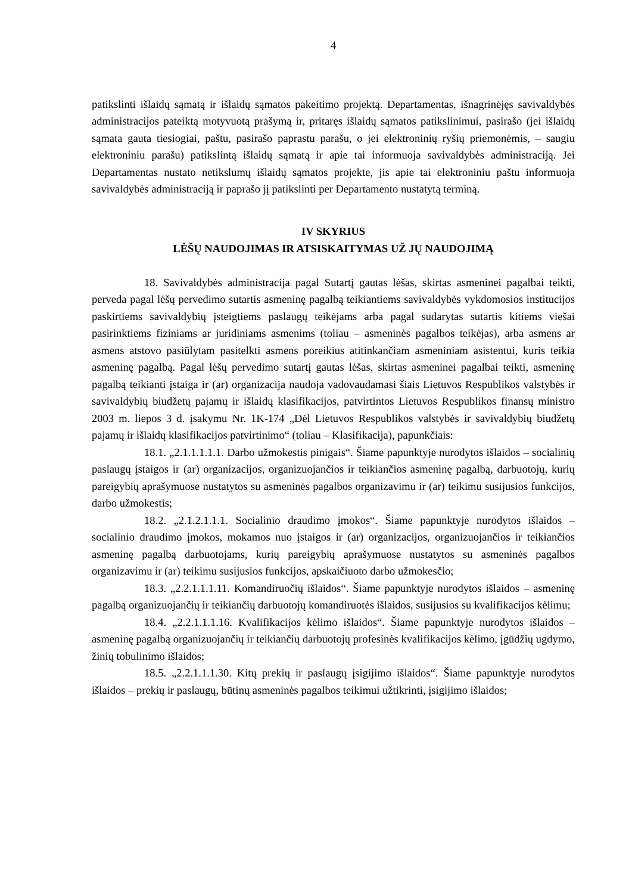4
patikslinti išlaidų sąmatą ir išlaidų sąmatos pakeitimo projektą. Departamentas, išnagrinėjęs savivaldybės administracijos pateiktą motyvuotą prašymą ir, pritaręs išlaidų sąmatos patikslinimui, pasirašo (jei išlaidų sąmata gauta tiesiogiai, paštu, pasirašo paprastu parašu, o jei elektroninių ryšių priemonėmis, – saugiu elektroniniu parašu) patikslintą išlaidų sąmatą ir apie tai informuoja savivaldybės administraciją. Jei Departamentas nustato netikslumų išlaidų sąmatos projekte, jis apie tai elektroniniu paštu informuoja savivaldybės administraciją ir paprašo jį patikslinti per Departamento nustatytą terminą.
IV SKYRIUS
LĖŠŲ NAUDOJIMAS IR ATSISKAITYMAS UŽ JŲ NAUDOJIMĄ
18. Savivaldybės administracija pagal Sutartį gautas lėšas, skirtas asmeninei pagalbai teikti, perveda pagal lėšų pervedimo sutartis asmeninę pagalbą teikiantiems savivaldybės vykdomosios institucijos paskirtiems savivaldybių įsteigtiems paslaugų teikėjams arba pagal sudarytas sutartis kitiems viešai pasirinktiems fiziniams ar juridiniams asmenims (toliau – asmeninės pagalbos teikėjas), arba asmens ar asmens atstovo pasiūlytam pasitelkti asmens poreikius atitinkančiam asmeniniam asistentui, kuris teikia asmeninę pagalbą. Pagal lėšų pervedimo sutartį gautas lėšas, skirtas asmeninei pagalbai teikti, asmeninę pagalbą teikianti įstaiga ir (ar) organizacija naudoja vadovaudamasi šiais Lietuvos Respublikos valstybės ir savivaldybių biudžetų pajamų ir išlaidų klasifikacijos, patvirtintos Lietuvos Respublikos finansų ministro 2003 m. liepos 3 d. įsakymu Nr. 1K-174 „Dėl Lietuvos Respublikos valstybės ir savivaldybių biudžetų pajamų ir išlaidų klasifikacijos patvirtinimo“ (toliau – Klasifikacija), papunkčiais:
18.1. „2.1.1.1.1.1. Darbo užmokestis pinigais“. Šiame papunktyje nurodytos išlaidos – socialinių paslaugų įstaigos ir (ar) organizacijos, organizuojančios ir teikiančios asmeninę pagalbą, darbuotojų, kurių pareigybių aprašymuose nustatytos su asmeninės pagalbos organizavimu ir (ar) teikimu susijusios funkcijos, darbo užmokestis;
18.2. „2.1.2.1.1.1. Socialinio draudimo įmokos“. Šiame papunktyje nurodytos išlaidos – socialinio draudimo įmokos, mokamos nuo įstaigos ir (ar) organizacijos, organizuojančios ir teikiančios asmeninę pagalbą darbuotojams, kurių pareigybių aprašymuose nustatytos su asmeninės pagalbos organizavimu ir (ar) teikimu susijusios funkcijos, apskaičiuoto darbo užmokesčio;
18.3. „2.2.1.1.1.11. Komandiruočių išlaidos“. Šiame papunktyje nurodytos išlaidos – asmeninę pagalbą organizuojančių ir teikiančių darbuotojų komandiruotės išlaidos, susijusios su kvalifikacijos kėlimu;
18.4. „2.2.1.1.1.16. Kvalifikacijos kėlimo išlaidos“. Šiame papunktyje nurodytos išlaidos – asmeninę pagalbą organizuojančių ir teikiančių darbuotojų profesinės kvalifikacijos kėlimo, įgūdžių ugdymo, žinių tobulinimo išlaidos;
18.5. „2.2.1.1.1.30. Kitų prekių ir paslaugų įsigijimo išlaidos“. Šiame papunktyje nurodytos išlaidos – prekių ir paslaugų, būtinų asmeninės pagalbos teikimui užtikrinti, įsigijimo išlaidos;